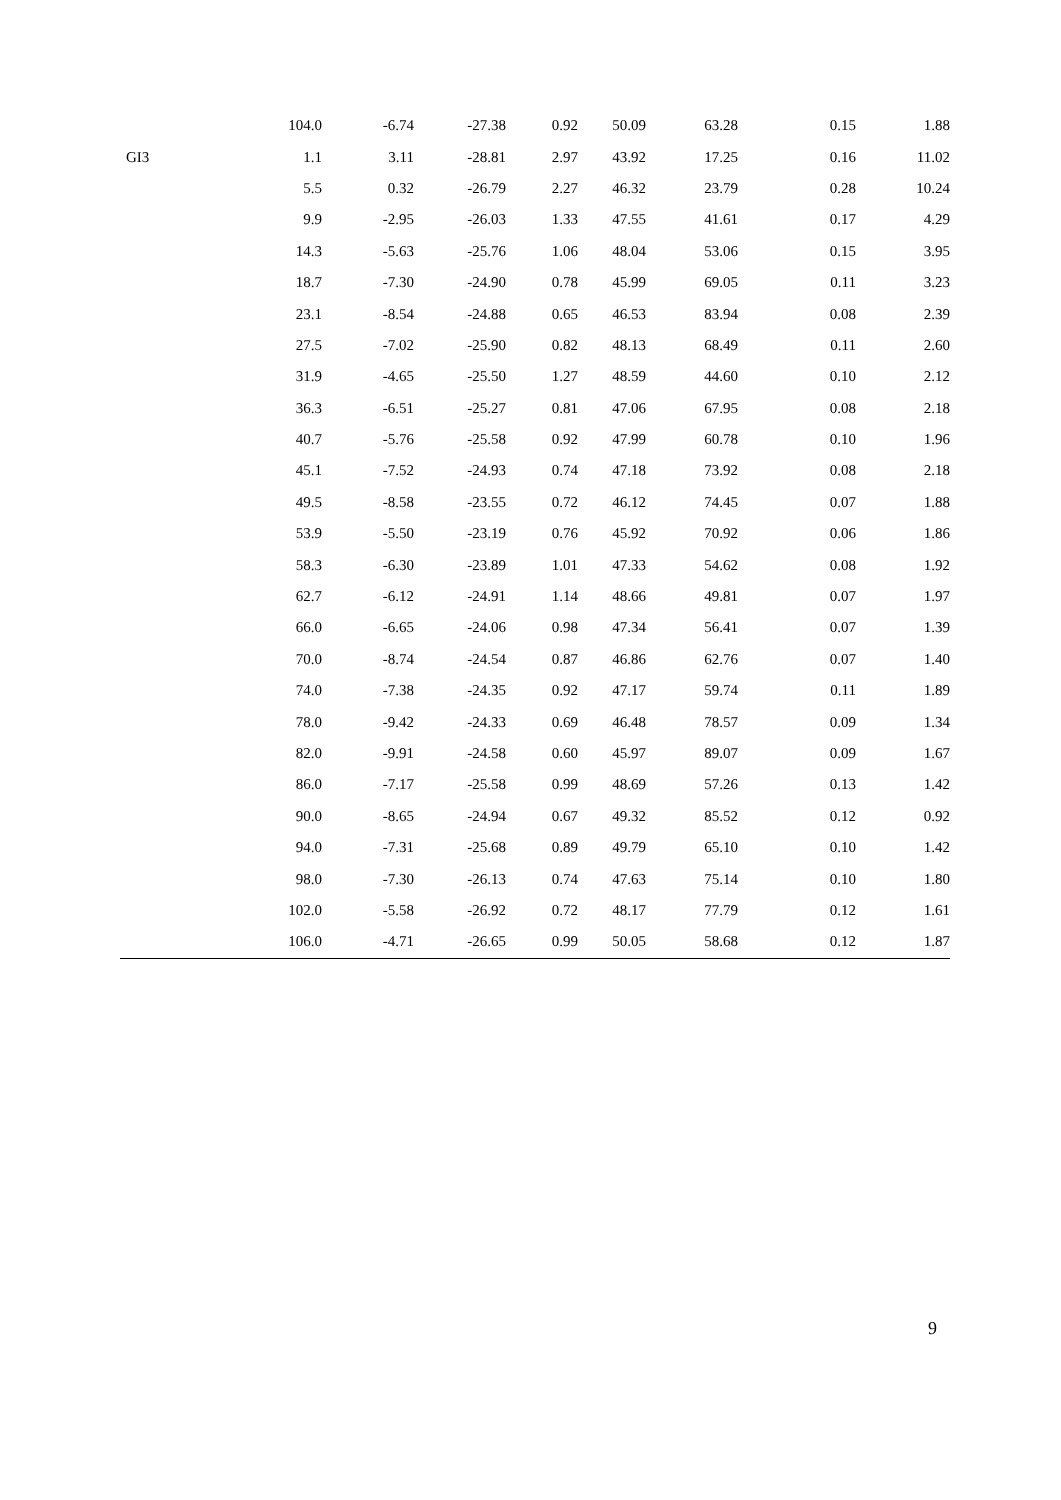| | 104.0 | -6.74 | -27.38 | 0.92 | 50.09 | 63.28 | 0.15 | 1.88 |
| GI3 | 1.1 | 3.11 | -28.81 | 2.97 | 43.92 | 17.25 | 0.16 | 11.02 |
| | 5.5 | 0.32 | -26.79 | 2.27 | 46.32 | 23.79 | 0.28 | 10.24 |
| | 9.9 | -2.95 | -26.03 | 1.33 | 47.55 | 41.61 | 0.17 | 4.29 |
| | 14.3 | -5.63 | -25.76 | 1.06 | 48.04 | 53.06 | 0.15 | 3.95 |
| | 18.7 | -7.30 | -24.90 | 0.78 | 45.99 | 69.05 | 0.11 | 3.23 |
| | 23.1 | -8.54 | -24.88 | 0.65 | 46.53 | 83.94 | 0.08 | 2.39 |
| | 27.5 | -7.02 | -25.90 | 0.82 | 48.13 | 68.49 | 0.11 | 2.60 |
| | 31.9 | -4.65 | -25.50 | 1.27 | 48.59 | 44.60 | 0.10 | 2.12 |
| | 36.3 | -6.51 | -25.27 | 0.81 | 47.06 | 67.95 | 0.08 | 2.18 |
| | 40.7 | -5.76 | -25.58 | 0.92 | 47.99 | 60.78 | 0.10 | 1.96 |
| | 45.1 | -7.52 | -24.93 | 0.74 | 47.18 | 73.92 | 0.08 | 2.18 |
| | 49.5 | -8.58 | -23.55 | 0.72 | 46.12 | 74.45 | 0.07 | 1.88 |
| | 53.9 | -5.50 | -23.19 | 0.76 | 45.92 | 70.92 | 0.06 | 1.86 |
| | 58.3 | -6.30 | -23.89 | 1.01 | 47.33 | 54.62 | 0.08 | 1.92 |
| | 62.7 | -6.12 | -24.91 | 1.14 | 48.66 | 49.81 | 0.07 | 1.97 |
| | 66.0 | -6.65 | -24.06 | 0.98 | 47.34 | 56.41 | 0.07 | 1.39 |
| | 70.0 | -8.74 | -24.54 | 0.87 | 46.86 | 62.76 | 0.07 | 1.40 |
| | 74.0 | -7.38 | -24.35 | 0.92 | 47.17 | 59.74 | 0.11 | 1.89 |
| | 78.0 | -9.42 | -24.33 | 0.69 | 46.48 | 78.57 | 0.09 | 1.34 |
| | 82.0 | -9.91 | -24.58 | 0.60 | 45.97 | 89.07 | 0.09 | 1.67 |
| | 86.0 | -7.17 | -25.58 | 0.99 | 48.69 | 57.26 | 0.13 | 1.42 |
| | 90.0 | -8.65 | -24.94 | 0.67 | 49.32 | 85.52 | 0.12 | 0.92 |
| | 94.0 | -7.31 | -25.68 | 0.89 | 49.79 | 65.10 | 0.10 | 1.42 |
| | 98.0 | -7.30 | -26.13 | 0.74 | 47.63 | 75.14 | 0.10 | 1.80 |
| | 102.0 | -5.58 | -26.92 | 0.72 | 48.17 | 77.79 | 0.12 | 1.61 |
| | 106.0 | -4.71 | -26.65 | 0.99 | 50.05 | 58.68 | 0.12 | 1.87 |
9